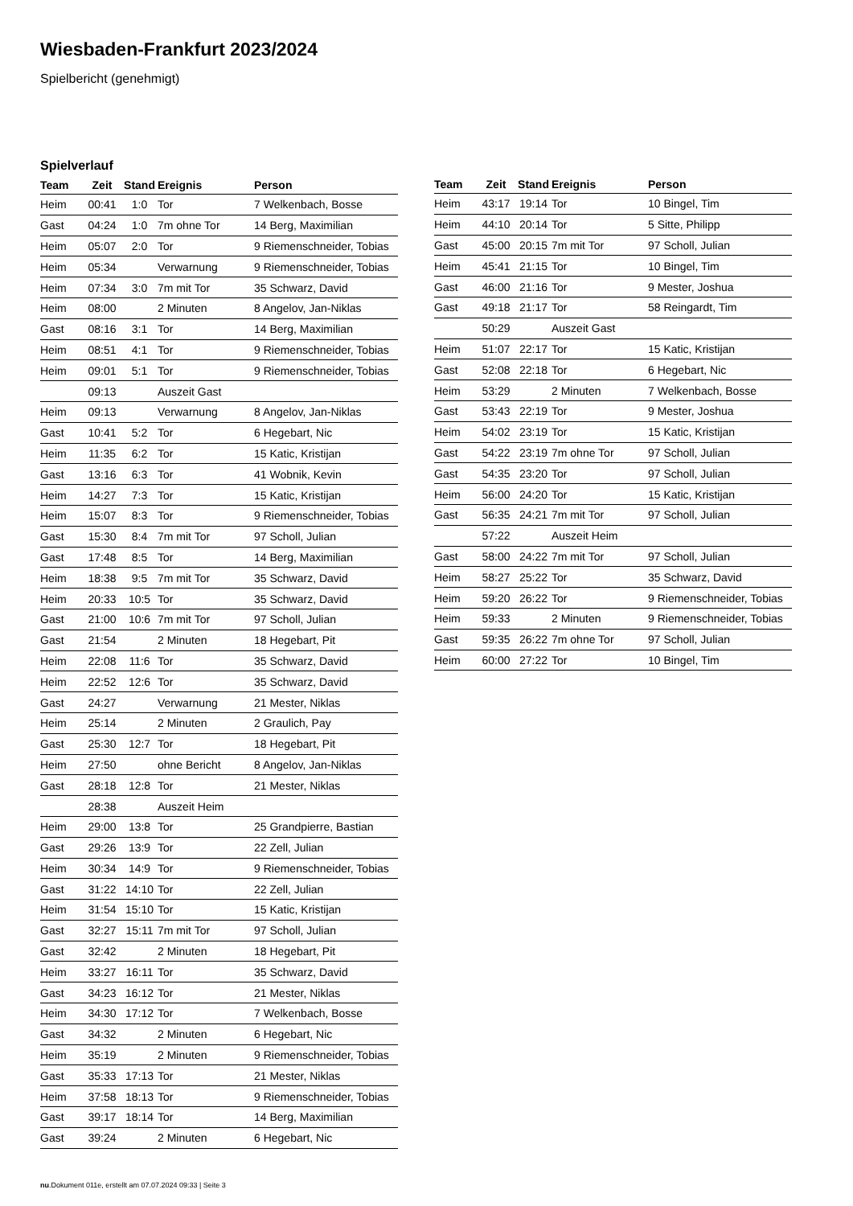Wiesbaden-Frankfurt 2023/2024
Spielbericht (genehmigt)
Spielverlauf
| Team | Zeit | Stand | Ereignis | Person |
| --- | --- | --- | --- | --- |
| Heim | 00:41 | 1:0 | Tor | 7 Welkenbach, Bosse |
| Gast | 04:24 | 1:0 | 7m ohne Tor | 14 Berg, Maximilian |
| Heim | 05:07 | 2:0 | Tor | 9 Riemenschneider, Tobias |
| Heim | 05:34 | | Verwarnung | 9 Riemenschneider, Tobias |
| Heim | 07:34 | 3:0 | 7m mit Tor | 35 Schwarz, David |
| Heim | 08:00 | | 2 Minuten | 8 Angelov, Jan-Niklas |
| Gast | 08:16 | 3:1 | Tor | 14 Berg, Maximilian |
| Heim | 08:51 | 4:1 | Tor | 9 Riemenschneider, Tobias |
| Heim | 09:01 | 5:1 | Tor | 9 Riemenschneider, Tobias |
| | 09:13 | | Auszeit Gast | |
| Heim | 09:13 | | Verwarnung | 8 Angelov, Jan-Niklas |
| Gast | 10:41 | 5:2 | Tor | 6 Hegebart, Nic |
| Heim | 11:35 | 6:2 | Tor | 15 Katic, Kristijan |
| Gast | 13:16 | 6:3 | Tor | 41 Wobnik, Kevin |
| Heim | 14:27 | 7:3 | Tor | 15 Katic, Kristijan |
| Heim | 15:07 | 8:3 | Tor | 9 Riemenschneider, Tobias |
| Gast | 15:30 | 8:4 | 7m mit Tor | 97 Scholl, Julian |
| Gast | 17:48 | 8:5 | Tor | 14 Berg, Maximilian |
| Heim | 18:38 | 9:5 | 7m mit Tor | 35 Schwarz, David |
| Heim | 20:33 | 10:5 | Tor | 35 Schwarz, David |
| Gast | 21:00 | 10:6 | 7m mit Tor | 97 Scholl, Julian |
| Gast | 21:54 | | 2 Minuten | 18 Hegebart, Pit |
| Heim | 22:08 | 11:6 | Tor | 35 Schwarz, David |
| Heim | 22:52 | 12:6 | Tor | 35 Schwarz, David |
| Gast | 24:27 | | Verwarnung | 21 Mester, Niklas |
| Heim | 25:14 | | 2 Minuten | 2 Graulich, Pay |
| Gast | 25:30 | 12:7 | Tor | 18 Hegebart, Pit |
| Heim | 27:50 | | ohne Bericht | 8 Angelov, Jan-Niklas |
| Gast | 28:18 | 12:8 | Tor | 21 Mester, Niklas |
| | 28:38 | | Auszeit Heim | |
| Heim | 29:00 | 13:8 | Tor | 25 Grandpierre, Bastian |
| Gast | 29:26 | 13:9 | Tor | 22 Zell, Julian |
| Heim | 30:34 | 14:9 | Tor | 9 Riemenschneider, Tobias |
| Gast | 31:22 | 14:10 | Tor | 22 Zell, Julian |
| Heim | 31:54 | 15:10 | Tor | 15 Katic, Kristijan |
| Gast | 32:27 | 15:11 | 7m mit Tor | 97 Scholl, Julian |
| Gast | 32:42 | | 2 Minuten | 18 Hegebart, Pit |
| Heim | 33:27 | 16:11 | Tor | 35 Schwarz, David |
| Gast | 34:23 | 16:12 | Tor | 21 Mester, Niklas |
| Heim | 34:30 | 17:12 | Tor | 7 Welkenbach, Bosse |
| Gast | 34:32 | | 2 Minuten | 6 Hegebart, Nic |
| Heim | 35:19 | | 2 Minuten | 9 Riemenschneider, Tobias |
| Gast | 35:33 | 17:13 | Tor | 21 Mester, Niklas |
| Heim | 37:58 | 18:13 | Tor | 9 Riemenschneider, Tobias |
| Gast | 39:17 | 18:14 | Tor | 14 Berg, Maximilian |
| Gast | 39:24 | | 2 Minuten | 6 Hegebart, Nic |
| Team | Zeit | Stand | Ereignis | Person |
| --- | --- | --- | --- | --- |
| Heim | 43:17 | 19:14 | Tor | 10 Bingel, Tim |
| Heim | 44:10 | 20:14 | Tor | 5 Sitte, Philipp |
| Gast | 45:00 | 20:15 | 7m mit Tor | 97 Scholl, Julian |
| Heim | 45:41 | 21:15 | Tor | 10 Bingel, Tim |
| Gast | 46:00 | 21:16 | Tor | 9 Mester, Joshua |
| Gast | 49:18 | 21:17 | Tor | 58 Reingardt, Tim |
| | 50:29 | | Auszeit Gast | |
| Heim | 51:07 | 22:17 | Tor | 15 Katic, Kristijan |
| Gast | 52:08 | 22:18 | Tor | 6 Hegebart, Nic |
| Heim | 53:29 | | 2 Minuten | 7 Welkenbach, Bosse |
| Gast | 53:43 | 22:19 | Tor | 9 Mester, Joshua |
| Heim | 54:02 | 23:19 | Tor | 15 Katic, Kristijan |
| Gast | 54:22 | 23:19 | 7m ohne Tor | 97 Scholl, Julian |
| Gast | 54:35 | 23:20 | Tor | 97 Scholl, Julian |
| Heim | 56:00 | 24:20 | Tor | 15 Katic, Kristijan |
| Gast | 56:35 | 24:21 | 7m mit Tor | 97 Scholl, Julian |
| | 57:22 | | Auszeit Heim | |
| Gast | 58:00 | 24:22 | 7m mit Tor | 97 Scholl, Julian |
| Heim | 58:27 | 25:22 | Tor | 35 Schwarz, David |
| Heim | 59:20 | 26:22 | Tor | 9 Riemenschneider, Tobias |
| Heim | 59:33 | | 2 Minuten | 9 Riemenschneider, Tobias |
| Gast | 59:35 | 26:22 | 7m ohne Tor | 97 Scholl, Julian |
| Heim | 60:00 | 27:22 | Tor | 10 Bingel, Tim |
nu.Dokument 011e, erstellt am 07.07.2024 09:33 | Seite 3